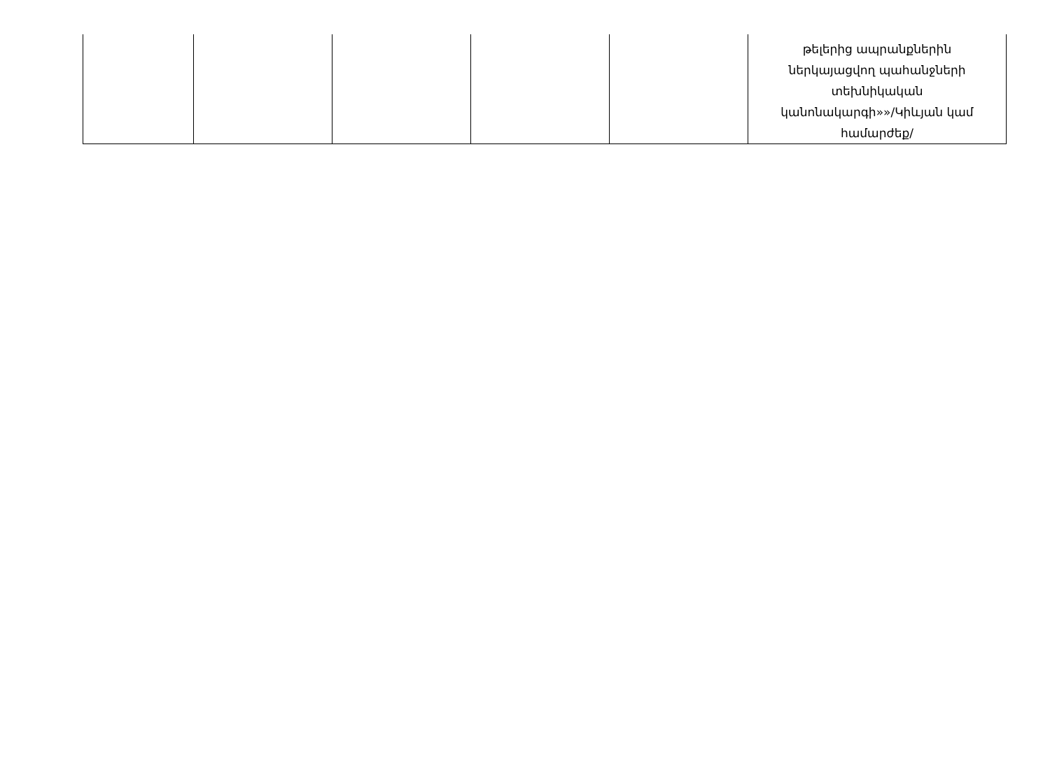| | | | | | թելերից ապրանքներին ներկայացվող պահանջների տեխնիկական կանոնակարգի»»/Կիևյան կամ համարժեք/ |